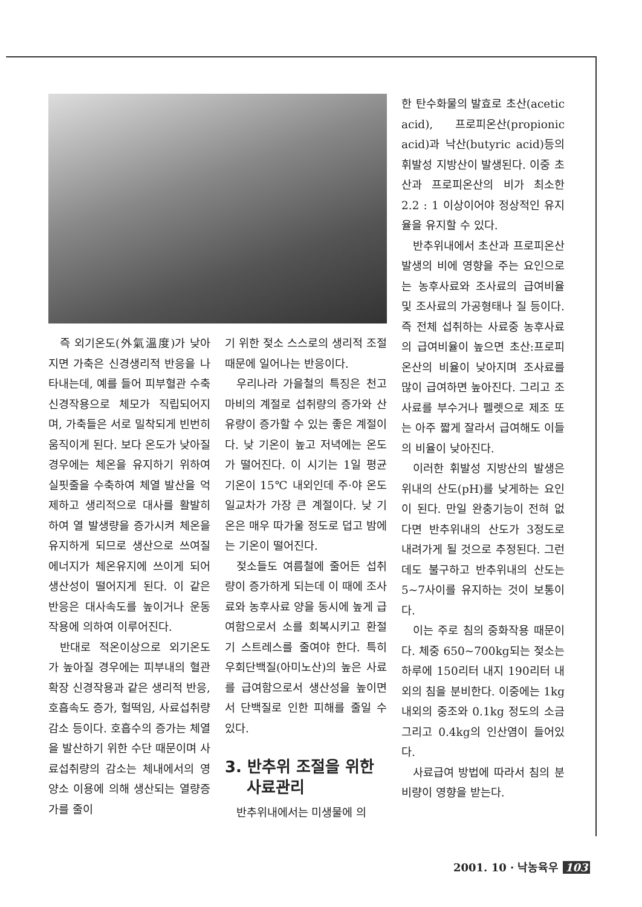즉 외기온도(外氣溫度)가 낮아지면 가축은 신경생리적 반응을 나타내는데, 예를 들어 피부혈관 수축 신경작용으로 체모가 직립되어지며, 가축들은 서로 밀착되게 빈번히 움직이게 된다. 보다 온도가 낮아질 경우에는 체온을 유지하기 위하여 실핏줄을 수축하여 체열 발산을 억제하고 생리적으로 대사를 활발히하여 열 발생량을 증가시켜 체온을 유지하게 되므로 생산으로 쓰여질 에너지가 체온유지에 쓰이게 되어 생산성이 떨어지게 된다. 이 같은 반응은 대사속도를 높이거나 운동작용에 의하여 이루어진다.
반대로 적온이상으로 외기온도가 높아질 경우에는 피부내의 혈관 확장 신경작용과 같은 생리적 반응, 호흡속도 증가, 헐떡임, 사료섭취량 감소 등이다. 호흡수의 증가는 체열을 발산하기 위한 수단 때문이며 사료섭취량의 감소는 체내에서의 영양소 이용에 의해 생산되는 열량증가를 줄이
기 위한 젖소 스스로의 생리적 조절 때문에 일어나는 반응이다.
우리나라 가을철의 특징은 천고마비의 계절로 섭취량의 증가와 산유량이 증가할 수 있는 좋은 계절이다. 낮 기온이 높고 저녁에는 온도가 떨어진다. 이 시기는 1일 평균기온이 15℃ 내외인데 주·야 온도 일교차가 가장 큰 계절이다. 낮 기온은 매우 따가울 정도로 덥고 밤에는 기온이 떨어진다.
젖소들도 여름철에 줄어든 섭취량이 증가하게 되는데 이 때에 조사료와 농후사료 양을 동시에 높게 급여함으로서 소를 회복시키고 환절기 스트레스를 줄여야 한다. 특히 우회단백질(아미노산)의 높은 사료를 급여함으로서 생산성을 높이면서 단백질로 인한 피해를 줄일 수 있다.
3. 반추위 조절을 위한
사료관리
반추위내에서는 미생물에 의
한 탄수화물의 발효로 초산(acetic acid), 프로피온산(propionic acid)과 낙산(butyric acid)등의 휘발성 지방산이 발생된다. 이중 초산과 프로피온산의 비가 최소한 2.2 : 1 이상이어야 정상적인 유지율을 유지할 수 있다.
반추위내에서 초산과 프로피온산 발생의 비에 영향을 주는 요인으로는 농후사료와 조사료의 급여비율 및 조사료의 가공형태나 질 등이다. 즉 전체 섭취하는 사료중 농후사료의 급여비율이 높으면 초산:프로피온산의 비율이 낮아지며 조사료를 많이 급여하면 높아진다. 그리고 조사료를 부수거나 펠렛으로 제조 또는 아주 짧게 잘라서 급여해도 이들의 비율이 낮아진다.
이러한 휘발성 지방산의 발생은 위내의 산도(pH)를 낮게하는 요인이 된다. 만일 완충기능이 전혀 없다면 반추위내의 산도가 3정도로 내려가게 될 것으로 추정된다. 그런데도 불구하고 반추위내의 산도는 5~7사이를 유지하는 것이 보통이다.
이는 주로 침의 중화작용 때문이다. 체중 650~700kg되는 젖소는 하루에 150리터 내지 190리터 내외의 침을 분비한다. 이중에는 1kg내외의 중조와 0.1kg 정도의 소금 그리고 0.4kg의 인산염이 들어있다.
사료급여 방법에 따라서 침의 분비량이 영향을 받는다.
2001. 10 · 낙농육우 103